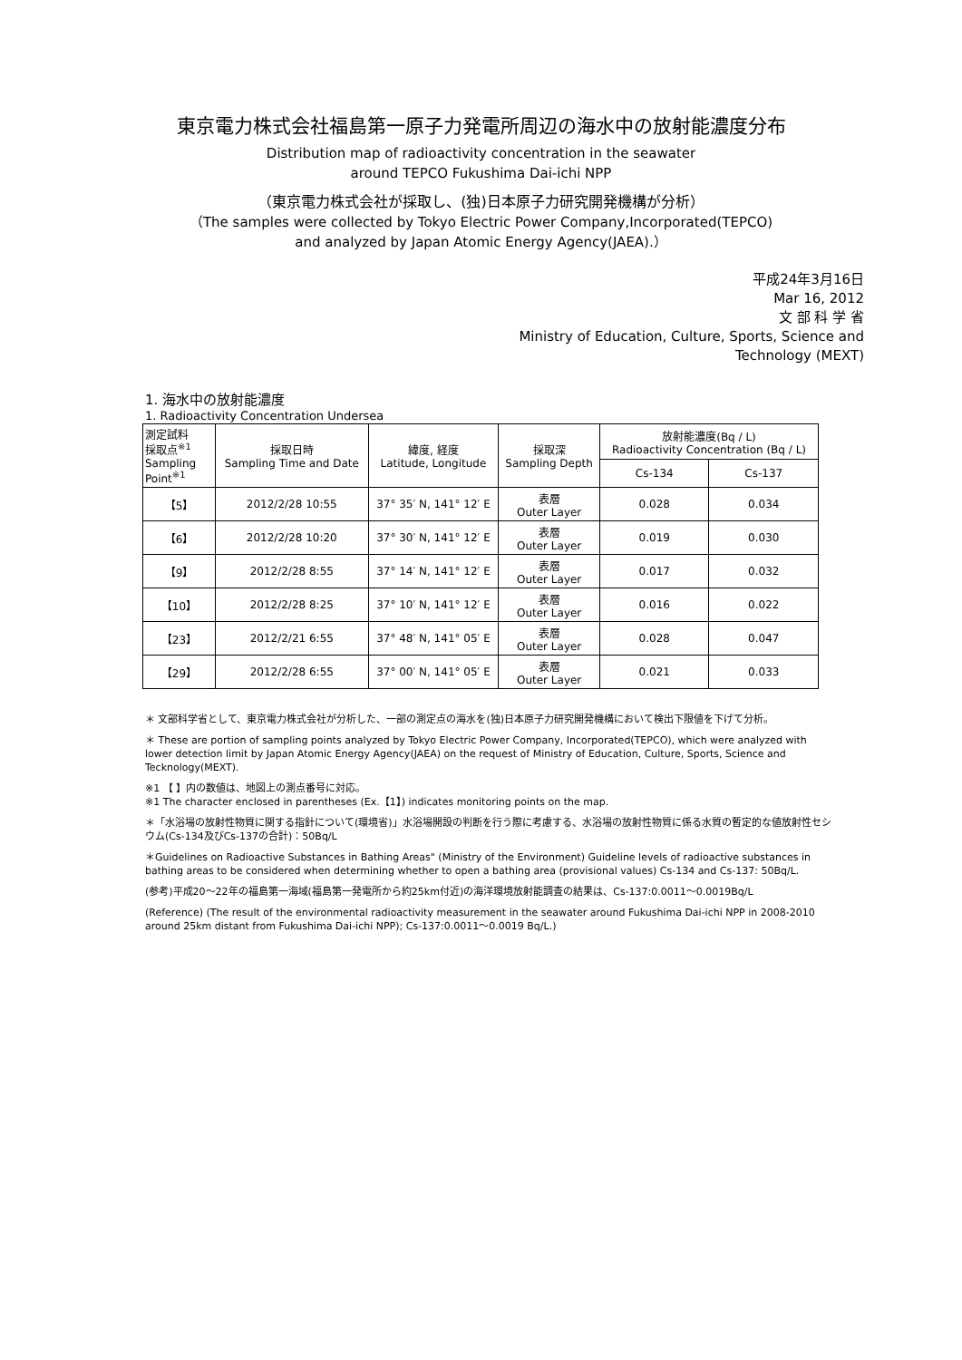東京電力株式会社福島第一原子力発電所周辺の海水中の放射能濃度分布
Distribution map of radioactivity concentration in the seawater
around TEPCO Fukushima Dai-ichi NPP
（東京電力株式会社が採取し、(独)日本原子力研究開発機構が分析）
（The samples were collected by Tokyo Electric Power Company,Incorporated(TEPCO)
and analyzed by Japan Atomic Energy Agency(JAEA).）
平成24年3月16日
Mar 16, 2012
文 部 科 学 省
Ministry of Education, Culture, Sports, Science and Technology (MEXT)
1. 海水中の放射能濃度
1. Radioactivity Concentration Undersea
| 測定試料 採取点<sup>※1</sup> Sampling Point<sup>※1</sup> | 採取日時 Sampling Time and Date | 緯度, 経度 Latitude, Longitude | 採取深 Sampling Depth | 放射能濃度(Bq / L) Radioactivity Concentration (Bq / L) | |
| --- | --- | --- | --- | --- | --- |
| | | | | Cs-134 | Cs-137 |
| 【5】 | 2012/2/28 10:55 | 37° 35′ N, 141° 12′ E | 表層 Outer Layer | 0.028 | 0.034 |
| 【6】 | 2012/2/28 10:20 | 37° 30′ N, 141° 12′ E | 表層 Outer Layer | 0.019 | 0.030 |
| 【9】 | 2012/2/28 8:55 | 37° 14′ N, 141° 12′ E | 表層 Outer Layer | 0.017 | 0.032 |
| 【10】 | 2012/2/28 8:25 | 37° 10′ N, 141° 12′ E | 表層 Outer Layer | 0.016 | 0.022 |
| 【23】 | 2012/2/21 6:55 | 37° 48′ N, 141° 05′ E | 表層 Outer Layer | 0.028 | 0.047 |
| 【29】 | 2012/2/28 6:55 | 37° 00′ N, 141° 05′ E | 表層 Outer Layer | 0.021 | 0.033 |
＊ 文部科学省として、東京電力株式会社が分析した、一部の測定点の海水を(独)日本原子力研究開発機構において検出下限値を下げて分析。
＊ These are portion of sampling points analyzed by Tokyo Electric Power Company, Incorporated(TEPCO), which were analyzed with lower detection limit by Japan Atomic Energy Agency(JAEA) on the request of Ministry of Education, Culture, Sports, Science and Tecknology(MEXT).
※1 【 】内の数値は、地図上の測点番号に対応。
※1 The character enclosed in parentheses (Ex.【1】) indicates monitoring points on the map.
＊「水浴場の放射性物質に関する指針について(環境省)」水浴場開設の判断を行う際に考慮する、水浴場の放射性物質に係る水質の暫定的な値放射性セシウム(Cs-134及びCs-137の合計)：50Bq/L
＊Guidelines on Radioactive Substances in Bathing Areas" (Ministry of the Environment) Guideline levels of radioactive substances in bathing areas to be considered when determining whether to open a bathing area (provisional values) Cs-134 and Cs-137: 50Bq/L.
(参考)平成20～22年の福島第一海域(福島第一発電所から約25km付近)の海洋環境放射能調査の結果は、Cs-137:0.0011～0.0019Bq/L
(Reference) (The result of the environmental radioactivity measurement in the seawater around Fukushima Dai-ichi NPP in 2008-2010 around 25km distant from Fukushima Dai-ichi NPP); Cs-137:0.0011～0.0019 Bq/L.)